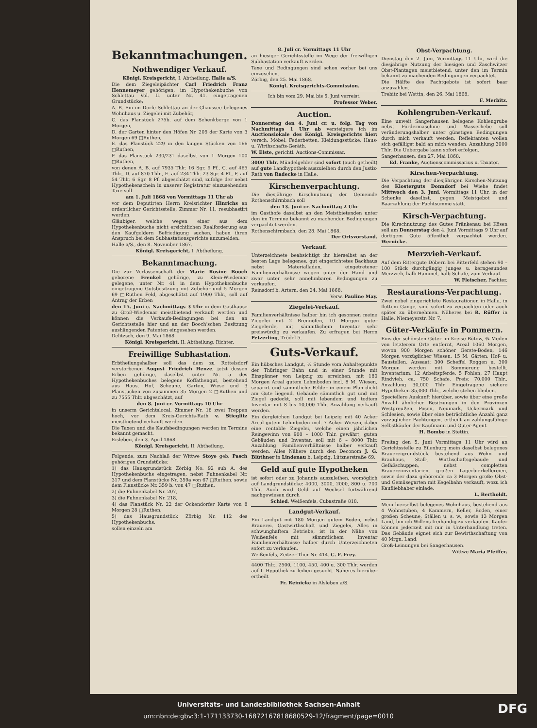Bekanntmachungen.
Nothwendiger Verkauf.
Königl. Kreisgericht, I. Abtheilung. Halle a/S.
Die dem Ziegeleipächter Carl Friedrich Franz Hennemeyer gehörigen, im Hypothekenbuche von Schlettau Vol. II. unter Nr. 41. eingetragenen Grundstücke:
A. B. Ein im Dorfe Schlettau an der Chaussee belegenes Wohnhaus u. Ziegelei mit Zubehör,
C. das Planstück 275b. auf dem Schenkberge von 1 Morgen,
D. der Garten hinter den Höfen Nr. 205 der Karte von 3 Morgen 69 □Ruthen,
E. das Planstück 229 in den langen Stücken von 166 □Ruthen,
F. das Planstück 230/231 daselbst von 1 Morgen 100 □Ruthen,
von denen A. B. auf 7935 Thlr. 16 Sgr. 9 Pf., C. auf 465 Thlr., D. auf 870 Thlr., E. auf 234 Thlr. 23 Sgr. 4 Pf., F. auf 54 Thlr. 6 Sgr. 8 Pf. abgeschätzt sind, zufolge der nebst Hypothekenschein in unserer Registratur einzusehenden Taxe soll
am 1. Juli 1868 von Vormittags 11 Uhr ab
vor dem Deputirten Herrn Kreisrichter Hinrichs an ordentlicher Gerichtsstelle, Zimmer Nr. 11, resubhastirt werden.
Gläubiger, welche wegen einer aus dem Hypothekenbuche nicht ersichtlichen Realforderung aus den Kaufgeldern Befriedigung suchen, haben ihren Anspruch bei dem Subhastationsgerichte anzumelden.
Halle a/S., den 8. November 1867.
Königl. Kreisgericht, I. Abtheilung.
Bekanntmachung.
Die zur Verlassenschaft der Marie Rosine Booch geborene Frenkel gehörige, zu Klein-Wiedemar gelegene, unter Nr. 41 in dem Hypothekenbuche eingetragene Gutsbesitzung mit Zubehör und 5 Morgen 69 □Ruthen Feld, abgeschätzt auf 1900 Thlr., soll auf Antrag der Erben
den 15. Juni c. Nachmittags 3 Uhr in dem Gasthause zu Groß-Wiedemar meistbietend verkauft werden und können die Verkaufs-Bedingungen bei den an Gerichtsstelle hier und an der Booch'schen Besitzung aushängenden Patenten eingesehen werden.
Delitzsch, den 9. Mai 1868.
Königl. Kreisgericht, II. Abtheilung. Richter.
Freiwillige Subhastation.
Erbtheilungshalber soll das dem zu Rottelsdorf verstorbenen August Friedrich Henze, jetzt dessen Erben gehörige, daselbst unter Nr. 5 des Hypothekenbuches belegene Koffathengut, bestehend aus Haus, Hof, Scheune, Garten, Wiese und 3 Planstücken von zusammen 35 Morgen 2 □Ruthen und zu 7555 Thlr. abgeschätzt, auf
den 8. Juni cr. Vormittags 10 Uhr
in unserm Gerichtslocal, Zimmer Nr. 18 zwei Treppen hoch, vor dem Kreis-Gerichts-Rath v. Stieglitz meistbietend verkauft werden.
Die Taxen und die Kaufsbedingungen werden im Termine bekannt gemacht.
Eisleben, den 3. April 1868.
Königl. Kreisgericht, II. Abtheilung.
Folgende, zum Nachlaß der Wittwe Stoye geb. Pasch gehörigen Grundstücke:
1) das Hausgrundstück Zörbig No. 92 sub A. des Hypothekenbuchs eingetragen, nebst Fuhnenkabel Nr. 317 und dem Planstücke Nr. 359a von 67 □Ruthen, sowie dem Planstücke Nr. 359 b. von 47 □Ruthen,
2) die Fuhnenkabel Nr. 207,
3) die Fuhnenkabel Nr. 218,
4) das Planstück Nr. 22 der Ockendorfer Karte von 8 Morgen 28 □Ruthen,
5) das Hausgrundstück Zörbig Nr. 112 des Hypothekenbuchs,
sollen einzeln am
8. Juli cr. Vormittags 11 Uhr
an hiesiger Gerichtsstelle im Wege der freiwilligen Subhastation verkauft werden.
Taxe und Bedingungen sind schon vorher bei uns einzusehen.
Zörbig, den 25. Mai 1868.
Königl. Kreisgerichts-Commission.
Ich bin vom 29. Mai bis 5. Juni verreist.
Professor Weber.
Auction.
Donnerstag den 4. Juni cr. u. folg. Tag von Nachmittags 1 Uhr ab versteigere ich im Auctionslokale des Königl. Kreisgerichts hier: versch. Möbel, Federbetten, Kleidungsstücke, Haus- u. Wirthschafts-Geräth.
W. Elste, gerichtl. Auctions-Commissar.
3000 Thlr. Mündelgelder sind sofort (auch getheilt) auf gute Landhypothek auszuleihen durch den Justiz-Rath von Radecke in Halle.
Kirschenverpachtung.
Die diesjährige Kirschnutzung der Gemeinde Rothenschirmbach soll
den 13. Juni cr. Nachmittag 2 Uhr
im Gasthofe daselbst an den Meistbietenden unter den im Termine bekannt zu machenden Bedingungen verpachtet werden.
Rothenschirmbach, den 28. Mai 1868.
Der Ortsvorstand.
Verkauf.
Unterzeichnete beabsichtigt ihr hierselbst an der besten Lage belegenes, gut eingerichtetes Backhaus nebst Materialladen, eingetretener Familienverhältnisse wegen unter der Hand und zwar unter sehr annehmbaren Bedingungen zu verkaufen.
Reinsdorf b. Artern, den 24. Mai 1868.
Verw. Pauline May.
Ziegelei-Verkauf.
Familienverhältnisse halber bin ich gesonnen meine Ziegelei mit 2 Brennöfen, 10 Morgen guter Ziegelerde, mit sämmtlichem Inventar sehr preiswürdig zu verkaufen. Zu erfragen bei Herrn Petzerling, Trödel 5.
Guts-Verkauf.
Ein hübsches Landgut, ½ Stunde vom Anhaltepunkte der Thüringer Bahn und in einer Stunde mit Einspänner von Leipzig zu erreichen, mit 180 Morgen Areal gutem Lehmboden incl. 8 M. Wiesen, separirt und sämmtliche Felder in einem Plan dicht am Gute liegend. Gebäude sämmtlich gut und mit Ziegel gedeckt, soll mit lebendem und todtem Inventar mit 8 bis 10,000 Thlr. Anzahlung verkauft werden.
Ein dergleichen Landgut bei Leipzig mit 40 Acker Areal gutem Lehmboden incl. 7 Acker Wiesen, dabei eine rentable Ziegelei, welche einen jährlichen Reingewinn von 900 – 1000 Thlr. gewährt, guten Gebäuden und Inventar, soll mit 6 – 8000 Thlr. Anzahlung Familienverhältnisse halber verkauft werden. Alles Nähere durch den Deconom J. G. Blüthner in Lindenau b. Leipzig, Lütznerstraße 69.
Geld auf gute Hypotheken
ist sofort oder zu Johannis auszuleihen, womöglich auf Landgrundstücke: 4000, 3000, 2000, 800 u. 700 Thlr. Auch wird Geld auf Wechsel fortwährend nachgewiesen durch
Schied, Weißenfels, Cubastraße 818.
Landgut-Verkauf.
Ein Landgut mit 180 Morgen gutem Boden, nebst Brauerei, Gastwirthschaft und Ziegelei, Alles in schwunghaftem Betriebe, ist in der Nähe von Weißenfels mit sämmtlichem Inventar Familienverhältnisse halber durch Unterzeichneten sofort zu verkaufen.
Weißenfels, Zeitzer Thor Nr. 414. C. F. Frey.
4400 Thlr., 2500, 1100, 450, 400 u. 300 Thlr. werden auf I. Hypothek zu leihen gesucht. Näheres hierüber ertheilt
Fr. Reinicke in Alsleben a/S.
Obst-Verpachtung.
Dienstag den 2. Juni, Vormittags 11 Uhr, wird die diesjährige Nutzung der hiesigen und Zaschwitzer Obst-Plantagen meistbietend, unter den im Termin bekannt zu machenden Bedingungen verpachtet.
Die Hälfte des Pachtgebots ist sofort baar anzuzahlen.
Trebitz bei Wettin, den 26. Mai 1868.
F. Merbitz.
Kohlengruben-Verkauf.
Eine unweit Sangerhausen belegene Kohlengrube nebst Fördermaschine und Wasserhebe soll veränderungshalber unter günstigen Bedingungen durch mich verkauft werden. Reflektanten wollen sich gefälligst bald an mich wenden. Anzahlung 3000 Thlr. Die Uebergabe kann sofort erfolgen.
Sangerhausen, den 27. Mai 1868.
Ed. Franke, Auctionscommissarius u. Taxator.
Kirschen-Verpachtung.
Die Verpachtung der diesjährigen Kirschen-Nutzung des Klosterguts Donndorf bei Wiehe findet Mittwoch den 3. Juni, Vormittags 11 Uhr, in der Schenke daselbst, gegen Meistgebot und Baarzahlung der Pachtsumme statt.
Kirsch-Verpachtung.
Die Kirschnutzung des Gutes Fränkenau bei Kösen soll am Donnerstag den 4. Juni Vormittags 9 Uhr auf dortigem Gute öffentlich verpachtet werden. Wernicke.
Merzvieh-Verkauf.
Auf dem Rittergute Döbern bei Bitterfeld stehen 90 – 100 Stück durchgängig junges u. kerngesundes Merzvieh, halb Hammel, halb Schafe, zum Verkauf.
W. Fleischer, Pachter.
Restaurations-Verpachtung.
Zwei nobel eingerichtete Restaurationen in Halle, in flottem Gange, sind sofort zu verpachten oder auch später zu übernehmen. Näheres bei R. Rüffer in Halle, Niemeyerstr. Nr. 7.
Güter-Verkäufe in Pommern.
Eins der schönsten Güter im Kreise Bütow, ¾ Meilen von letzterem Orte entfernt, Areal 1060 Morgen, wovon 900 Morgen schöner Gerste-Boden, 146 Morgen vorzüglicher Wiesen, 15 M. Gärten, Hof- u. Baustellen. Aussaat: 300 Scheffel Roggen u. 300 Morgen werden mit Sommerung bestellt. Inventarium: 12 Arbeitspferde, 5 Fohlen, 27 Haupt Rindvieh, ca. 750 Schafe. Preis: 70,000 Thlr., Anzahlung 30,000 Thlr. Eingetragene sichere Hypotheken 35,000 Thlr., welche stehen bleiben.
Speciellere Auskunft hierüber, sowie über eine große Anzahl ähnlicher Besitzungen in den Provinzen Westpreußen, Posen, Neumark, Uckermark und Schlesien, sowie über eine beträchtliche Anzahl ganz vorzüglicher Pachtungen, ertheilt an zahlungsfähige Selbstkäufer der Kaufmann und Güter-Agent
H. Bombe in Stettin.
Freitag den 5. Juni Vormittags 11 Uhr wird an Gerichtsstelle zu Eilenburg mein daselbst belegenes Brauereigrundstück, bestehend aus Wohn- und Brauhaus, Stall-, Wirthschaftsgebäude und Gefäßschuppen, nebst completten Brauereiinventarien, großen Lagerbierkellereien, sowie der dazu gehörende ca 3 Morgen große Obst- und Gemüsegarten mit Kegelbahn verkauft, wozu ich Kaufliebhaber einlade.
L. Bertholdt.
Mein hierselbst belegenes Wohnhaus, bestehend aus 4 Wohnstuben, 4 Kammern, Keller, Boden, einer großen Scheune, Ställen u. s. w., sowie 13 Morgen Land, bin ich Willens freihändig zu verkaufen. Käufer können jederzeit mit mir in Unterhandlung treten. Das Gebäude eignet sich zur Bewirthschaftung von 40 Mrgn. Land.
Groß-Leinungen bei Sangerhausen.
Wittwe Maria Pfeiffer.
Universitäts- und Landesbibliothek Sachsen-Anhalt
urn:nbn:de:gbv:3:1-171133730-16872167818680529-12/fragment/page=0010
DFG